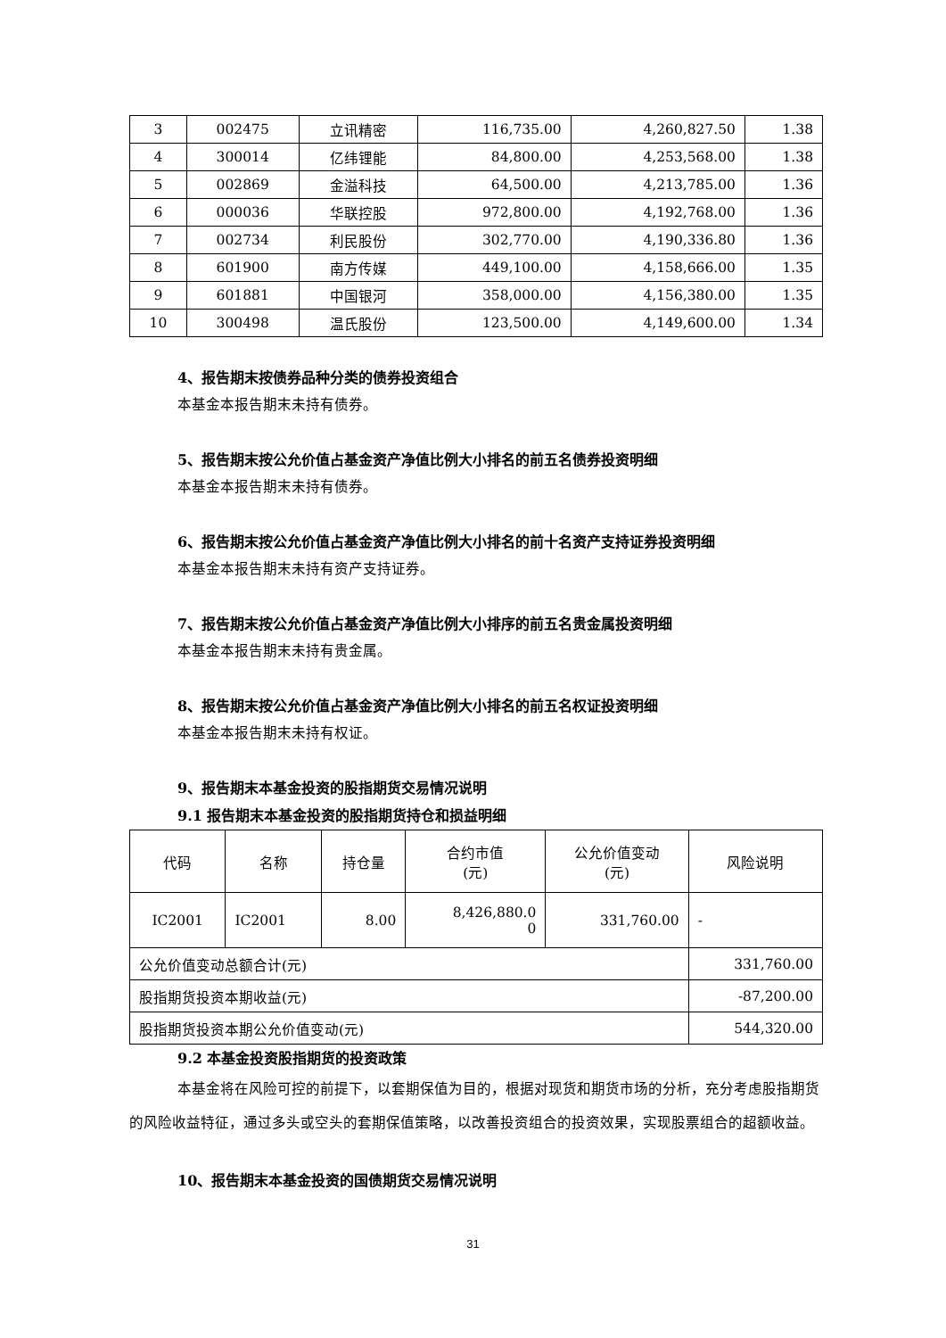| 3 | 002475 | 立讯精密 | 116,735.00 | 4,260,827.50 | 1.38 |
| 4 | 300014 | 亿纬锂能 | 84,800.00 | 4,253,568.00 | 1.38 |
| 5 | 002869 | 金溢科技 | 64,500.00 | 4,213,785.00 | 1.36 |
| 6 | 000036 | 华联控股 | 972,800.00 | 4,192,768.00 | 1.36 |
| 7 | 002734 | 利民股份 | 302,770.00 | 4,190,336.80 | 1.36 |
| 8 | 601900 | 南方传媒 | 449,100.00 | 4,158,666.00 | 1.35 |
| 9 | 601881 | 中国银河 | 358,000.00 | 4,156,380.00 | 1.35 |
| 10 | 300498 | 温氏股份 | 123,500.00 | 4,149,600.00 | 1.34 |
4、报告期末按债券品种分类的债券投资组合
本基金本报告期末未持有债券。
5、报告期末按公允价值占基金资产净值比例大小排名的前五名债券投资明细
本基金本报告期末未持有债券。
6、报告期末按公允价值占基金资产净值比例大小排名的前十名资产支持证券投资明细
本基金本报告期末未持有资产支持证券。
7、报告期末按公允价值占基金资产净值比例大小排序的前五名贵金属投资明细
本基金本报告期末未持有贵金属。
8、报告期末按公允价值占基金资产净值比例大小排名的前五名权证投资明细
本基金本报告期末未持有权证。
9、报告期末本基金投资的股指期货交易情况说明
9.1 报告期末本基金投资的股指期货持仓和损益明细
| 代码 | 名称 | 持仓量 | 合约市值 (元) | 公允价值变动 (元) | 风险说明 |
| IC2001 | IC2001 | 8.00 | 8,426,880.0 0 | 331,760.00 | - |
| 公允价值变动总额合计(元) | | | | | 331,760.00 |
| 股指期货投资本期收益(元) | | | | | -87,200.00 |
| 股指期货投资本期公允价值变动(元) | | | | | 544,320.00 |
9.2 本基金投资股指期货的投资政策
本基金将在风险可控的前提下，以套期保值为目的，根据对现货和期货市场的分析，充分考虑股指期货的风险收益特征，通过多头或空头的套期保值策略，以改善投资组合的投资效果，实现股票组合的超额收益。
10、报告期末本基金投资的国债期货交易情况说明
31